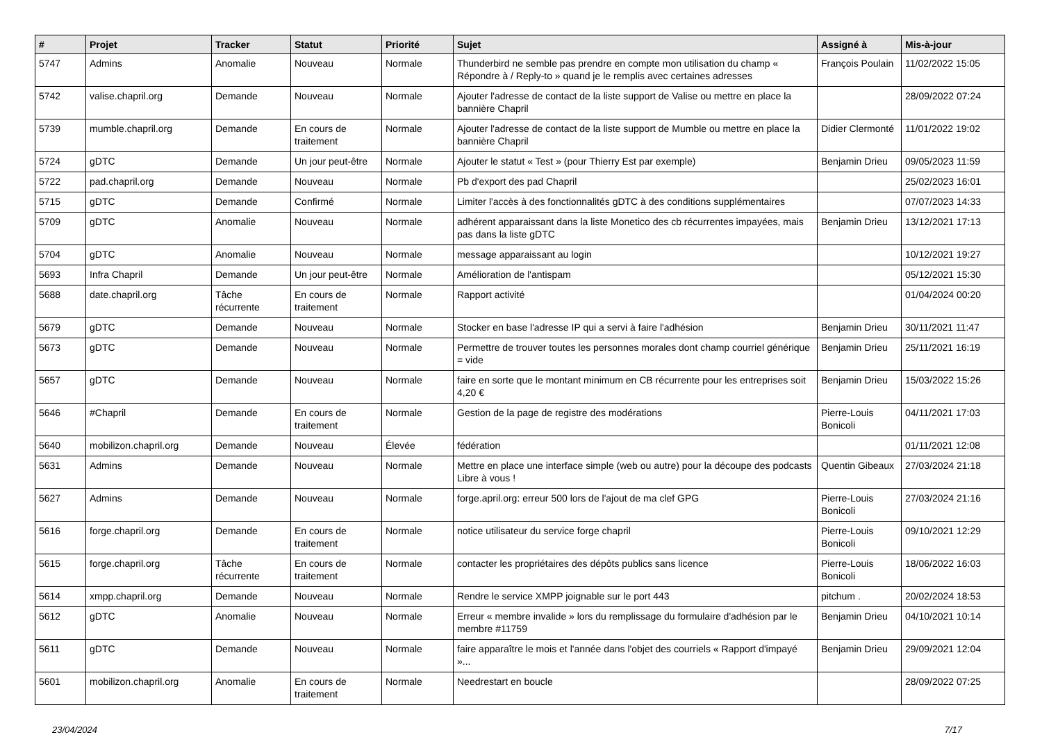| # | Projet | Tracker | Statut | Priorité | Sujet | Assigné à | Mis-à-jour |
| --- | --- | --- | --- | --- | --- | --- | --- |
| 5747 | Admins | Anomalie | Nouveau | Normale | Thunderbird ne semble pas prendre en compte mon utilisation du champ « Répondre à / Reply-to » quand je le remplis avec certaines adresses | François Poulain | 11/02/2022 15:05 |
| 5742 | valise.chapril.org | Demande | Nouveau | Normale | Ajouter l'adresse de contact de la liste support de Valise ou mettre en place la bannière Chapril | | 28/09/2022 07:24 |
| 5739 | mumble.chapril.org | Demande | En cours de traitement | Normale | Ajouter l'adresse de contact de la liste support de Mumble ou mettre en place la bannière Chapril | Didier Clermonté | 11/01/2022 19:02 |
| 5724 | gDTC | Demande | Un jour peut-être | Normale | Ajouter le statut « Test » (pour Thierry Est par exemple) | Benjamin Drieu | 09/05/2023 11:59 |
| 5722 | pad.chapril.org | Demande | Nouveau | Normale | Pb d'export des pad Chapril | | 25/02/2023 16:01 |
| 5715 | gDTC | Demande | Confirmé | Normale | Limiter l'accès à des fonctionnalités gDTC à des conditions supplémentaires | | 07/07/2023 14:33 |
| 5709 | gDTC | Anomalie | Nouveau | Normale | adhérent apparaissant dans la liste Monetico des cb récurrentes impayées, mais pas dans la liste gDTC | Benjamin Drieu | 13/12/2021 17:13 |
| 5704 | gDTC | Anomalie | Nouveau | Normale | message apparaissant au login | | 10/12/2021 19:27 |
| 5693 | Infra Chapril | Demande | Un jour peut-être | Normale | Amélioration de l'antispam | | 05/12/2021 15:30 |
| 5688 | date.chapril.org | Tâche récurrente | En cours de traitement | Normale | Rapport activité | | 01/04/2024 00:20 |
| 5679 | gDTC | Demande | Nouveau | Normale | Stocker en base l'adresse IP qui a servi à faire l'adhésion | Benjamin Drieu | 30/11/2021 11:47 |
| 5673 | gDTC | Demande | Nouveau | Normale | Permettre de trouver toutes les personnes morales dont champ courriel générique = vide | Benjamin Drieu | 25/11/2021 16:19 |
| 5657 | gDTC | Demande | Nouveau | Normale | faire en sorte que le montant minimum en CB récurrente pour les entreprises soit 4,20 € | Benjamin Drieu | 15/03/2022 15:26 |
| 5646 | #Chapril | Demande | En cours de traitement | Normale | Gestion de la page de registre des modérations | Pierre-Louis Bonicoli | 04/11/2021 17:03 |
| 5640 | mobilizon.chapril.org | Demande | Nouveau | Élevée | fédération | | 01/11/2021 12:08 |
| 5631 | Admins | Demande | Nouveau | Normale | Mettre en place une interface simple (web ou autre) pour la découpe des podcasts Libre à vous ! | Quentin Gibeaux | 27/03/2024 21:18 |
| 5627 | Admins | Demande | Nouveau | Normale | forge.april.org: erreur 500 lors de l'ajout de ma clef GPG | Pierre-Louis Bonicoli | 27/03/2024 21:16 |
| 5616 | forge.chapril.org | Demande | En cours de traitement | Normale | notice utilisateur du service forge chapril | Pierre-Louis Bonicoli | 09/10/2021 12:29 |
| 5615 | forge.chapril.org | Tâche récurrente | En cours de traitement | Normale | contacter les propriétaires des dépôts publics sans licence | Pierre-Louis Bonicoli | 18/06/2022 16:03 |
| 5614 | xmpp.chapril.org | Demande | Nouveau | Normale | Rendre le service XMPP joignable sur le port 443 | pitchum . | 20/02/2024 18:53 |
| 5612 | gDTC | Anomalie | Nouveau | Normale | Erreur « membre invalide » lors du remplissage du formulaire d'adhésion par le membre #11759 | Benjamin Drieu | 04/10/2021 10:14 |
| 5611 | gDTC | Demande | Nouveau | Normale | faire apparaître le mois et l'année dans l'objet des courriels « Rapport d'impayé »... | Benjamin Drieu | 29/09/2021 12:04 |
| 5601 | mobilizon.chapril.org | Anomalie | En cours de traitement | Normale | Needrestart en boucle | | 28/09/2022 07:25 |
23/04/2024 7/17